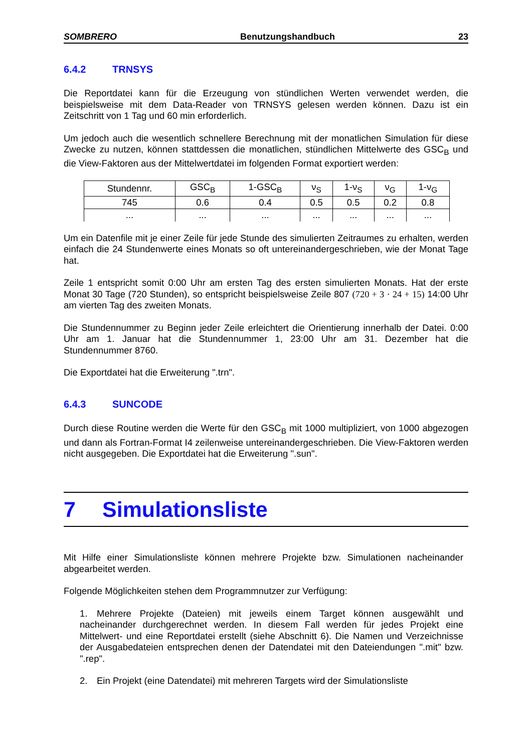SOMBRERO Benutzungshandbuch 23
6.4.2 TRNSYS
Die Reportdatei kann für die Erzeugung von stündlichen Werten verwendet werden, die beispielsweise mit dem Data-Reader von TRNSYS gelesen werden können. Dazu ist ein Zeitschritt von 1 Tag und 60 min erforderlich.
Um jedoch auch die wesentlich schnellere Berechnung mit der monatlichen Simulation für diese Zwecke zu nutzen, können stattdessen die monatlichen, stündlichen Mittelwerte des GSC<sub>B</sub> und die View-Faktoren aus der Mittelwertdatei im folgenden Format exportiert werden:
| Stundennr. | GSC<sub>B</sub> | 1-GSC<sub>B</sub> | ν<sub>S</sub> | 1-ν<sub>S</sub> | ν<sub>G</sub> | 1-ν<sub>G</sub> |
| 745 | 0.6 | 0.4 | 0.5 | 0.5 | 0.2 | 0.8 |
| ... | ... | ... | ... | ... | ... | ... |
Um ein Datenfile mit je einer Zeile für jede Stunde des simulierten Zeitraumes zu erhalten, werden einfach die 24 Stundenwerte eines Monats so oft untereinandergeschrieben, wie der Monat Tage hat.
Zeile 1 entspricht somit 0:00 Uhr am ersten Tag des ersten simulierten Monats. Hat der erste Monat 30 Tage (720 Stunden), so entspricht beispielsweise Zeile 807 (720 + 3 · 24 + 15) 14:00 Uhr am vierten Tag des zweiten Monats.
Die Stundennummer zu Beginn jeder Zeile erleichtert die Orientierung innerhalb der Datei. 0:00 Uhr am 1. Januar hat die Stundennummer 1, 23:00 Uhr am 31. Dezember hat die Stundennummer 8760.
Die Exportdatei hat die Erweiterung ".trn".
6.4.3 SUNCODE
Durch diese Routine werden die Werte für den GSC<sub>B</sub> mit 1000 multipliziert, von 1000 abgezogen und dann als Fortran-Format I4 zeilenweise untereinandergeschrieben. Die View-Faktoren werden nicht ausgegeben. Die Exportdatei hat die Erweiterung ".sun".
7 Simulationsliste
Mit Hilfe einer Simulationsliste können mehrere Projekte bzw. Simulationen nacheinander abgearbeitet werden.
Folgende Möglichkeiten stehen dem Programmnutzer zur Verfügung:
1. Mehrere Projekte (Dateien) mit jeweils einem Target können ausgewählt und nacheinander durchgerechnet werden. In diesem Fall werden für jedes Projekt eine Mittelwert- und eine Reportdatei erstellt (siehe Abschnitt 6). Die Namen und Verzeichnisse der Ausgabedateien entsprechen denen der Datendatei mit den Dateiendungen ".mit" bzw. ".rep".
2. Ein Projekt (eine Datendatei) mit mehreren Targets wird der Simulationsliste